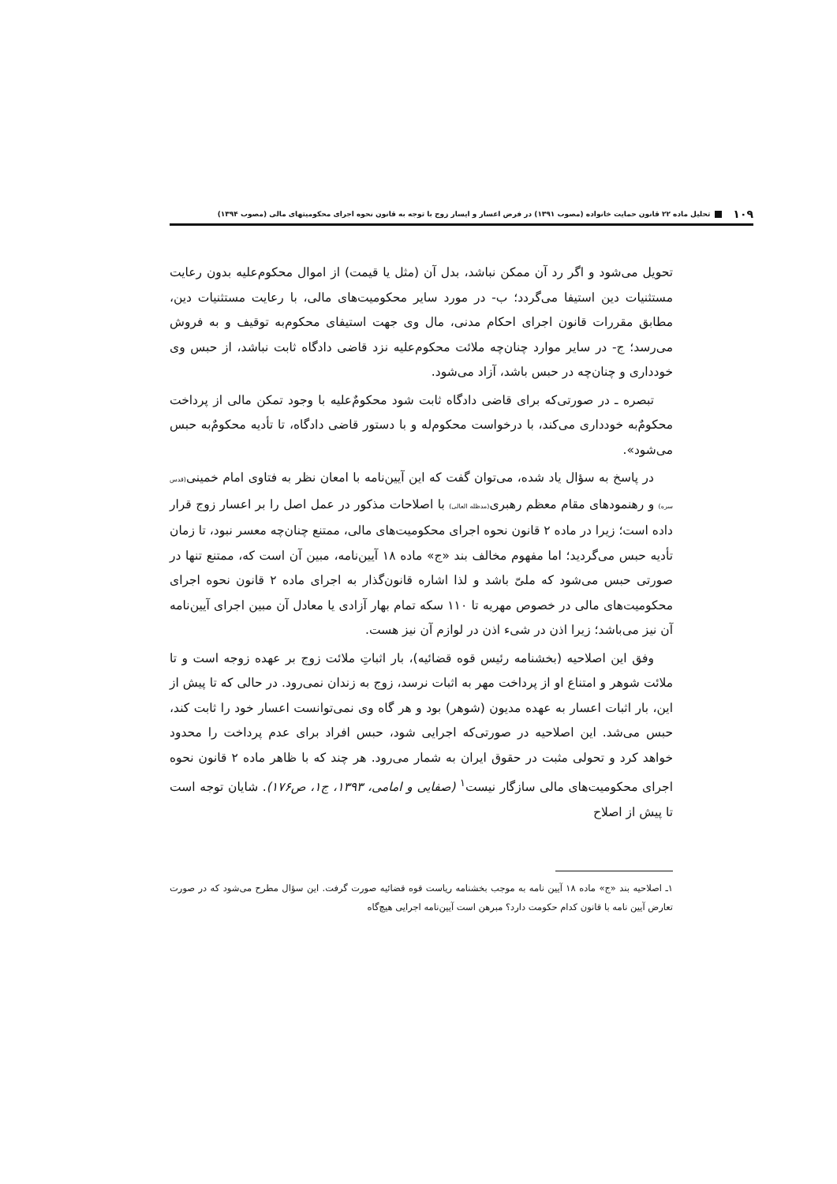۱۰۹ تحلیل ماده ۲۲ قانون حمایت خانواده (مصوب ۱۳۹۱) در فرض اعسار و ایسار زوج با توجه به قانون نحوه اجرای محکومیتهای مالی (مصوب ۱۳۹۴)
تحویل می‌شود و اگر رد آن ممکن نباشد، بدل آن (مثل یا قیمت) از اموال محکوم‌علیه بدون رعایت مستثنیات دین استیفا می‌گردد؛ ب- در مورد سایر محکومیت‌های مالی، با رعایت مستثنیات دین، مطابق مقررات قانون اجرای احکام مدنی، مال وی جهت استیفای محکوم‌به توقیف و به فروش می‌رسد؛ ج- در سایر موارد چنان‌چه ملائت محکوم‌علیه نزد قاضی دادگاه ثابت نباشد، از حبس وی خودداری و چنان‌چه در حبس باشد، آزاد می‌شود.
تبصره ـ در صورتی‌که برای قاضی دادگاه ثابت شود محکومٌ‌علیه با وجود تمکن مالی از پرداخت محکومٌ‌به خودداری می‌کند، با درخواست محکوم‌له و با دستور قاضی دادگاه، تا تأدیه محکومٌ‌به حبس می‌شود».
در پاسخ به سؤال یاد شده، می‌توان گفت که این آیین‌نامه با امعان نظر به فتاوی امام خمینی(قدس سره) و رهنمودهای مقام معظم رهبری(مدظله العالی) با اصلاحات مذکور در عمل اصل را بر اعسار زوج قرار داده است؛ زیرا در ماده ۲ قانون نحوه اجرای محکومیت‌های مالی، ممتنع چنان‌چه معسر نبود، تا زمان تأدیه حبس می‌گردید؛ اما مفهوم مخالف بند «ج» ماده ۱۸ آیین‌نامه، مبین آن است که، ممتنع تنها در صورتی حبس می‌شود که ملیّ باشد و لذا اشاره قانون‌گذار به اجرای ماده ۲ قانون نحوه اجرای محکومیت‌های مالی در خصوص مهریه تا ۱۱۰ سکه تمام بهار آزادی یا معادل آن مبین اجرای آیین‌نامه آن نیز می‌باشد؛ زیرا اذن در شیء اذن در لوازم آن نیز هست.
وفق این اصلاحیه (بخشنامه رئیس قوه قضائیه)، بار اثباتِ ملائت زوج بر عهده زوجه است و تا ملائت شوهر و امتناع او از پرداخت مهر به اثبات نرسد، زوج به زندان نمی‌رود. در حالی که تا پیش از این، بار اثبات اعسار به عهده مدیون (شوهر) بود و هر گاه وی نمی‌توانست اعسار خود را ثابت کند، حبس می‌شد. این اصلاحیه در صورتی‌که اجرایی شود، حبس افراد برای عدم پرداخت را محدود خواهد کرد و تحولی مثبت در حقوق ایران به شمار می‌رود. هر چند که با ظاهر ماده ۲ قانون نحوه اجرای محکومیت‌های مالی سازگار نیست<sup>۱</sup> (صفایی و امامی، ۱۳۹۳، ج۱، ص۱۷۶). شایان توجه است تا پیش از اصلاح
۱ـ اصلاحیه بند «ج» ماده ۱۸ آیین نامه به موجب بخشنامه ریاست قوه قضائیه صورت گرفت. این سؤال مطرح می‌شود که در صورت تعارض آیین نامه با قانون کدام حکومت دارد؟ مبرهن است آیین‌نامه اجرایی هیچ‌گاه